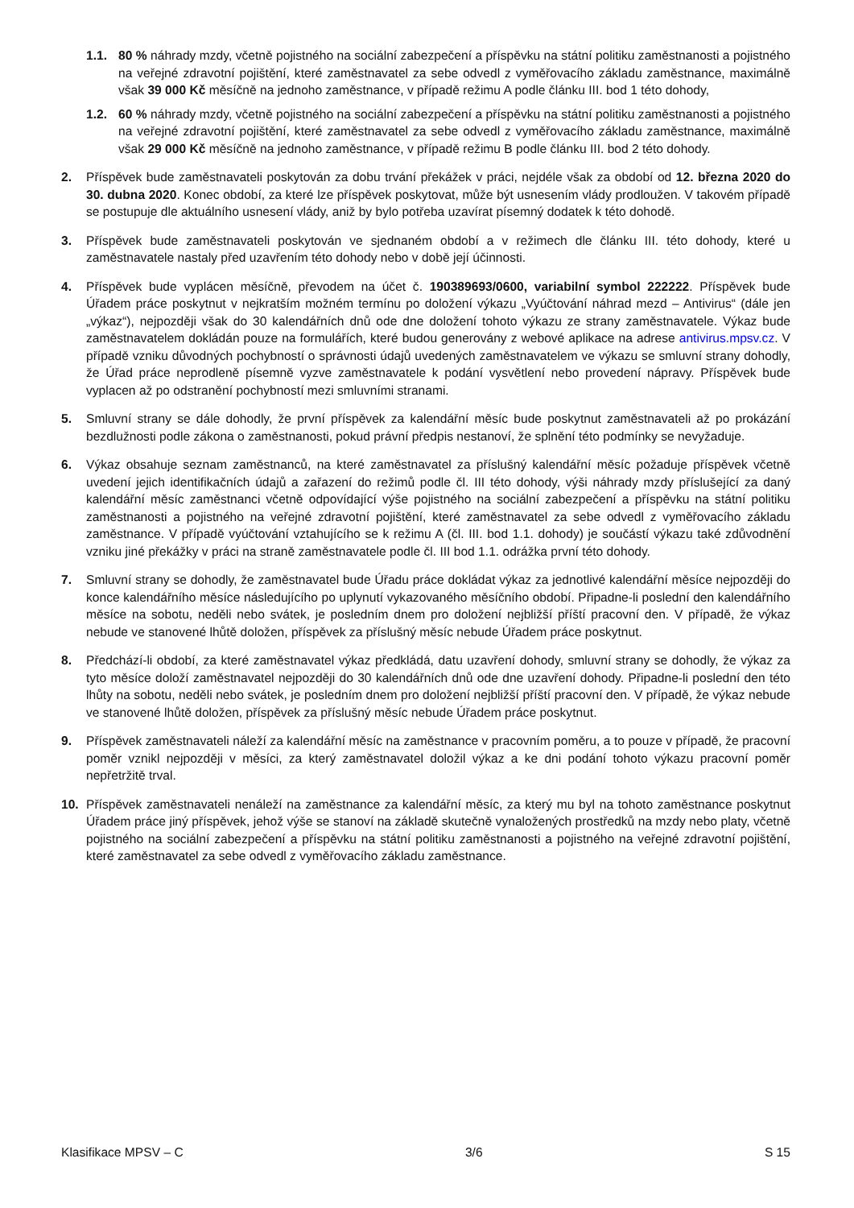1.1. 80 % náhrady mzdy, včetně pojistného na sociální zabezpečení a příspěvku na státní politiku zaměstnanosti a pojistného na veřejné zdravotní pojištění, které zaměstnavatel za sebe odvedl z vyměřovacího základu zaměstnance, maximálně však 39 000 Kč měsíčně na jednoho zaměstnance, v případě režimu A podle článku III. bod 1 této dohody,
1.2. 60 % náhrady mzdy, včetně pojistného na sociální zabezpečení a příspěvku na státní politiku zaměstnanosti a pojistného na veřejné zdravotní pojištění, které zaměstnavatel za sebe odvedl z vyměřovacího základu zaměstnance, maximálně však 29 000 Kč měsíčně na jednoho zaměstnance, v případě režimu B podle článku III. bod 2 této dohody.
2. Příspěvek bude zaměstnavateli poskytován za dobu trvání překážek v práci, nejdéle však za období od 12. března 2020 do 30. dubna 2020. Konec období, za které lze příspěvek poskytovat, může být usnesením vlády prodloužen. V takovém případě se postupuje dle aktuálního usnesení vlády, aniž by bylo potřeba uzavírat písemný dodatek k této dohodě.
3. Příspěvek bude zaměstnavateli poskytován ve sjednaném období a v režimech dle článku III. této dohody, které u zaměstnavatele nastaly před uzavřením této dohody nebo v době její účinnosti.
4. Příspěvek bude vyplácen měsíčně, převodem na účet č. 190389693/0600, variabilní symbol 222222. Příspěvek bude Úřadem práce poskytnut v nejkratším možném termínu po doložení výkazu „Vyúčtování náhrad mezd – Antivirus“ (dále jen „výkaz“), nejpozději však do 30 kalendářních dnů ode dne doložení tohoto výkazu ze strany zaměstnavatele. Výkaz bude zaměstnavatelem dokládán pouze na formulářích, které budou generovány z webové aplikace na adrese antivirus.mpsv.cz. V případě vzniku důvodných pochybností o správnosti údajů uvedených zaměstnavatelem ve výkazu se smluvní strany dohodly, že Úřad práce neprodleně písemně vyzve zaměstnavatele k podání vysvětlení nebo provedení nápravy. Příspěvek bude vyplacen až po odstranění pochybností mezi smluvními stranami.
5. Smluvní strany se dále dohodly, že první příspěvek za kalendářní měsíc bude poskytnut zaměstnavateli až po prokázání bezdlužnosti podle zákona o zaměstnanosti, pokud právní předpis nestanoví, že splnění této podmínky se nevyžaduje.
6. Výkaz obsahuje seznam zaměstnanců, na které zaměstnavatel za příslušný kalendářní měsíc požaduje příspěvek včetně uvedení jejich identifikačních údajů a zařazení do režimů podle čl. III této dohody, výši náhrady mzdy příslušející za daný kalendářní měsíc zaměstnanci včetně odpovídající výše pojistného na sociální zabezpečení a příspěvku na státní politiku zaměstnanosti a pojistného na veřejné zdravotní pojištění, které zaměstnavatel za sebe odvedl z vyměřovacího základu zaměstnance. V případě vyúčtování vztahujícího se k režimu A (čl. III. bod 1.1. dohody) je součástí výkazu také zdůvodnění vzniku jiné překážky v práci na straně zaměstnavatele podle čl. III bod 1.1. odrážka první této dohody.
7. Smluvní strany se dohodly, že zaměstnavatel bude Úřadu práce dokládat výkaz za jednotlivé kalendářní měsíce nejpozději do konce kalendářního měsíce následujícího po uplynutí vykazovaného měsíčního období. Připadne-li poslední den kalendářního měsíce na sobotu, neděli nebo svátek, je posledním dnem pro doložení nejbližší příští pracovní den. V případě, že výkaz nebude ve stanovené lhůtě doložen, příspěvek za příslušný měsíc nebude Úřadem práce poskytnut.
8. Předchází-li období, za které zaměstnavatel výkaz předkládá, datu uzavření dohody, smluvní strany se dohodly, že výkaz za tyto měsíce doloží zaměstnavatel nejpozději do 30 kalendářních dnů ode dne uzavření dohody. Připadne-li poslední den této lhůty na sobotu, neděli nebo svátek, je posledním dnem pro doložení nejbližší příští pracovní den. V případě, že výkaz nebude ve stanovené lhůtě doložen, příspěvek za příslušný měsíc nebude Úřadem práce poskytnut.
9. Příspěvek zaměstnavateli náleží za kalendářní měsíc na zaměstnance v pracovním poměru, a to pouze v případě, že pracovní poměr vznikl nejpozději v měsíci, za který zaměstnavatel doložil výkaz a ke dni podání tohoto výkazu pracovní poměr nepřetržitě trval.
10. Příspěvek zaměstnavateli nenáleží na zaměstnance za kalendářní měsíc, za který mu byl na tohoto zaměstnance poskytnut Úřadem práce jiný příspěvek, jehož výše se stanoví na základě skutečně vynaložených prostředků na mzdy nebo platy, včetně pojistného na sociální zabezpečení a příspěvku na státní politiku zaměstnanosti a pojistného na veřejné zdravotní pojištění, které zaměstnavatel za sebe odvedl z vyměřovacího základu zaměstnance.
Klasifikace MPSV – C 3/6 S 15